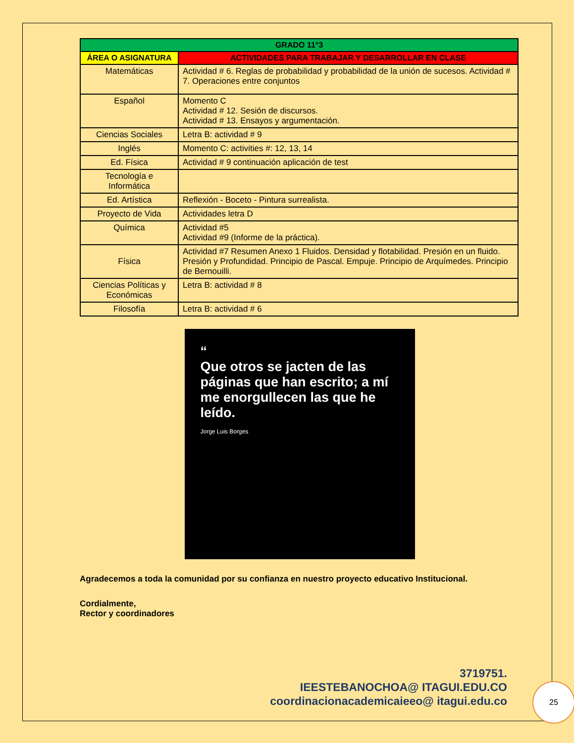| GRADO 11°3 | |
| --- | --- |
| ÁREA O ASIGNATURA | ACTIVIDADES PARA TRABAJAR Y DESARROLLAR EN CLASE |
| Matemáticas | Actividad # 6. Reglas de probabilidad y probabilidad de la unión de sucesos. Actividad # 7. Operaciones entre conjuntos |
| Español | Momento C Actividad # 12. Sesión de discursos. Actividad # 13. Ensayos y argumentación. |
| Ciencias Sociales | Letra B: actividad # 9 |
| Inglés | Momento C: activities #: 12, 13, 14 |
| Ed. Física | Actividad # 9 continuación aplicación de test |
| Tecnología e Informática | |
| Ed. Artística | Reflexión - Boceto - Pintura surrealista. |
| Proyecto de Vida | Actividades letra D |
| Química | Actividad #5 Actividad #9 (Informe de la práctica). |
| Física | Actividad #7 Resumen Anexo 1 Fluidos. Densidad y flotabilidad. Presión en un fluido. Presión y Profundidad. Principio de Pascal. Empuje. Principio de Arquímedes. Principio de Bernouilli. |
| Ciencias Políticas y Económicas | Letra B: actividad # 8 |
| Filosofía | Letra B: actividad # 6 |
“
Que otros se jacten de las páginas que han escrito; a mí me enorgullecen las que he leído.
Jorge Luis Borges
Agradecemos a toda la comunidad por su confianza en nuestro proyecto educativo Institucional.
Cordialmente,
Rector y coordinadores
3719751.
IEESTEBANOCHOA@ ITAGUI.EDU.CO
coordinacionacademicaieeo@ itagui.edu.co
25